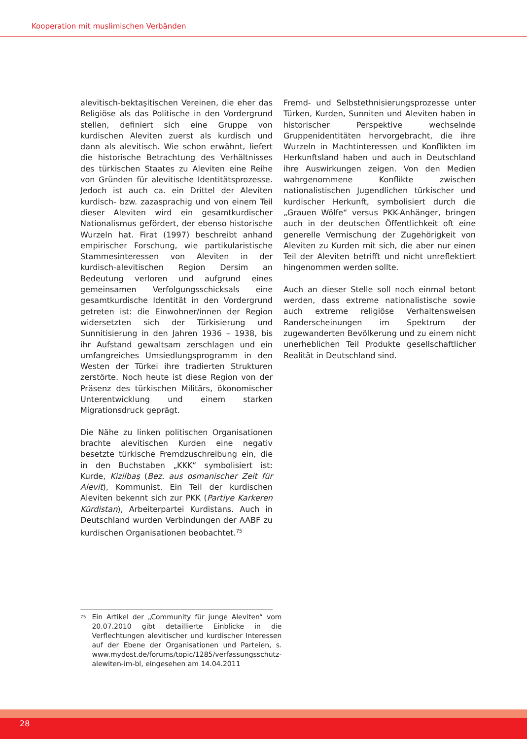Kooperation mit muslimischen Verbänden
alevitisch-bektaşitischen Vereinen, die eher das Religiöse als das Politische in den Vordergrund stellen, definiert sich eine Gruppe von kurdischen Aleviten zuerst als kurdisch und dann als alevitisch. Wie schon erwähnt, liefert die historische Betrachtung des Verhältnisses des türkischen Staates zu Aleviten eine Reihe von Gründen für alevitische Identitätsprozesse. Jedoch ist auch ca. ein Drittel der Aleviten kurdisch- bzw. zazasprachig und von einem Teil dieser Aleviten wird ein gesamtkurdischer Nationalismus gefördert, der ebenso historische Wurzeln hat. Firat (1997) beschreibt anhand empirischer Forschung, wie partikularistische Stammesinteressen von Aleviten in der kurdisch-alevitischen Region Dersim an Bedeutung verloren und aufgrund eines gemeinsamen Verfolgungsschicksals eine gesamtkurdische Identität in den Vordergrund getreten ist: die Einwohner/innen der Region widersetzten sich der Türkisierung und Sunnitisierung in den Jahren 1936 – 1938, bis ihr Aufstand gewaltsam zerschlagen und ein umfangreiches Umsiedlungsprogramm in den Westen der Türkei ihre tradierten Strukturen zerstörte. Noch heute ist diese Region von der Präsenz des türkischen Militärs, ökonomischer Unterentwicklung und einem starken Migrationsdruck geprägt.
Die Nähe zu linken politischen Organisationen brachte alevitischen Kurden eine negativ besetzte türkische Fremdzuschreibung ein, die in den Buchstaben „KKK“ symbolisiert ist: Kurde, Kizilbaş (Bez. aus osmanischer Zeit für Alevit), Kommunist. Ein Teil der kurdischen Aleviten bekennt sich zur PKK (Partiye Karkeren Kürdistan), Arbeiterpartei Kurdistans. Auch in Deutschland wurden Verbindungen der AABF zu kurdischen Organisationen beobachtet.<sup>75</sup>
Fremd- und Selbstethnisierungsprozesse unter Türken, Kurden, Sunniten und Aleviten haben in historischer Perspektive wechselnde Gruppenidentitäten hervorgebracht, die ihre Wurzeln in Machtinteressen und Konflikten im Herkunftsland haben und auch in Deutschland ihre Auswirkungen zeigen. Von den Medien wahrgenommene Konflikte zwischen nationalistischen Jugendlichen türkischer und kurdischer Herkunft, symbolisiert durch die „Grauen Wölfe“ versus PKK-Anhänger, bringen auch in der deutschen Öffentlichkeit oft eine generelle Vermischung der Zugehörigkeit von Aleviten zu Kurden mit sich, die aber nur einen Teil der Aleviten betrifft und nicht unreflektiert hingenommen werden sollte.
Auch an dieser Stelle soll noch einmal betont werden, dass extreme nationalistische sowie auch extreme religiöse Verhaltensweisen Randerscheinungen im Spektrum der zugewanderten Bevölkerung und zu einem nicht unerheblichen Teil Produkte gesellschaftlicher Realität in Deutschland sind.
<sup>75</sup> Ein Artikel der „Community für junge Aleviten“ vom 20.07.2010 gibt detaillierte Einblicke in die Verflechtungen alevitischer und kurdischer Interessen auf der Ebene der Organisationen und Parteien, s. www.mydost.de/forums/topic/1285/verfassungsschutz-alewiten-im-bl, eingesehen am 14.04.2011
28